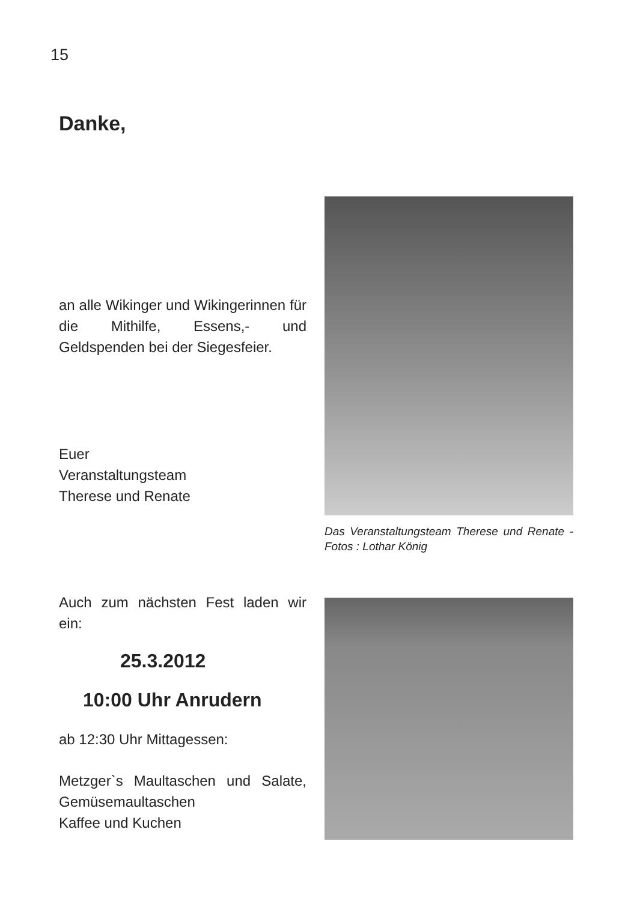15
Danke,
an alle Wikinger und Wikingerinnen für die Mithilfe, Essens,- und Geldspenden bei der Siegesfeier.
Euer
Veranstaltungsteam
Therese und Renate
Das Veranstaltungsteam Therese und Renate - Fotos : Lothar König
Auch zum nächsten Fest laden wir ein:
25.3.2012
10:00 Uhr Anrudern
ab 12:30 Uhr Mittagessen:
Metzger`s Maultaschen und Salate, Gemüsemaultaschen
Kaffee und Kuchen